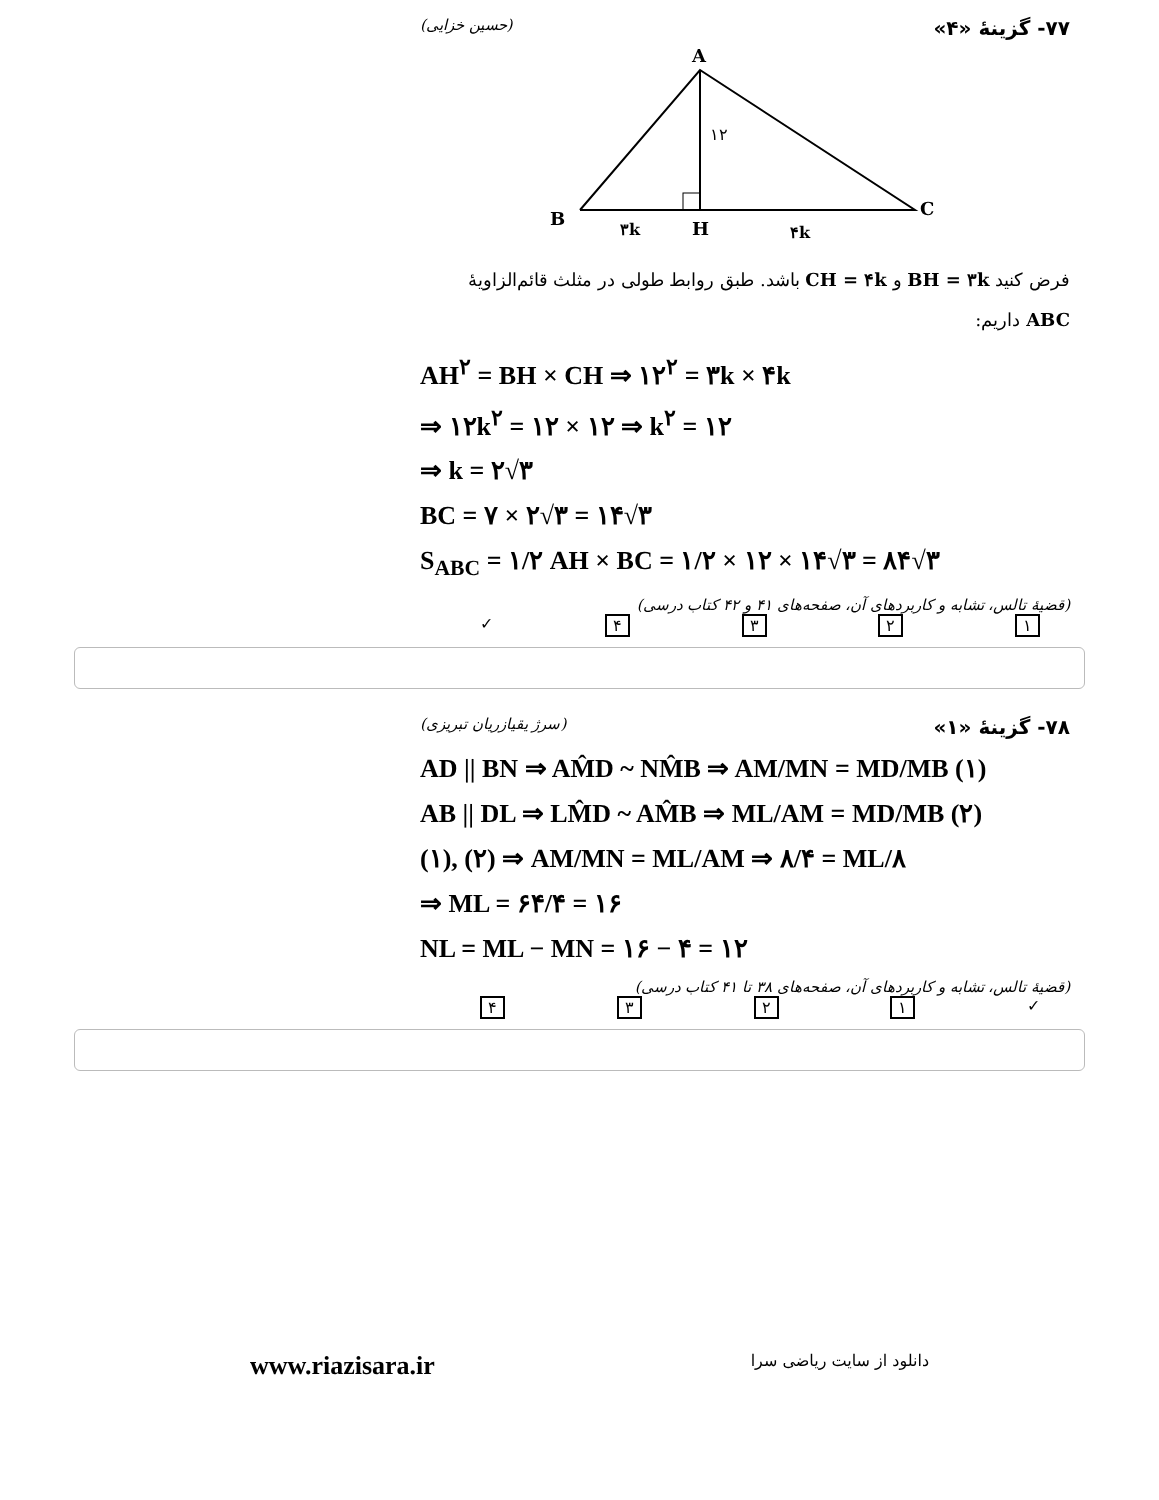۷۷- گزینهٔ «۴» (حسین خزایی)
A
B
C
H
۱۲
۳k
۴k
فرض کنید BH = ۳k و CH = ۴k باشد. طبق روابط طولی در مثلث قائم‌الزاویهٔ ABC داریم:
AH<sup>۲</sup> = BH × CH ⇒ ۱۲<sup>۲</sup> = ۳k × ۴k
⇒ ۱۲k<sup>۲</sup> = ۱۲ × ۱۲ ⇒ k<sup>۲</sup> = ۱۲
⇒ k = ۲√۳
BC = ۷ × ۲√۳ = ۱۴√۳
S<sub>ABC</sub> = ۱/۲ AH × BC = ۱/۲ × ۱۲ × ۱۴√۳ = ۸۴√۳
(قضیهٔ تالس، تشابه و کاربردهای آن، صفحه‌های ۴۱ و ۴۲ کتاب درسی)
۱۲۳۴ ✓
۷۸- گزینهٔ «۱» (سرژ یقیازریان تبریزی)
AD || BN ⇒ AM̂D ~ NM̂B ⇒ AM/MN = MD/MB (۱)
AB || DL ⇒ LM̂D ~ AM̂B ⇒ ML/AM = MD/MB (۲)
(۱), (۲) ⇒ AM/MN = ML/AM ⇒ ۸/۴ = ML/۸
⇒ ML = ۶۴/۴ = ۱۶
NL = ML − MN = ۱۶ − ۴ = ۱۲
(قضیهٔ تالس، تشابه و کاربردهای آن، صفحه‌های ۳۸ تا ۴۱ کتاب درسی)
✓ ۱۲۳۴
www.riazisara.ir دانلود از سایت ریاضی سرا